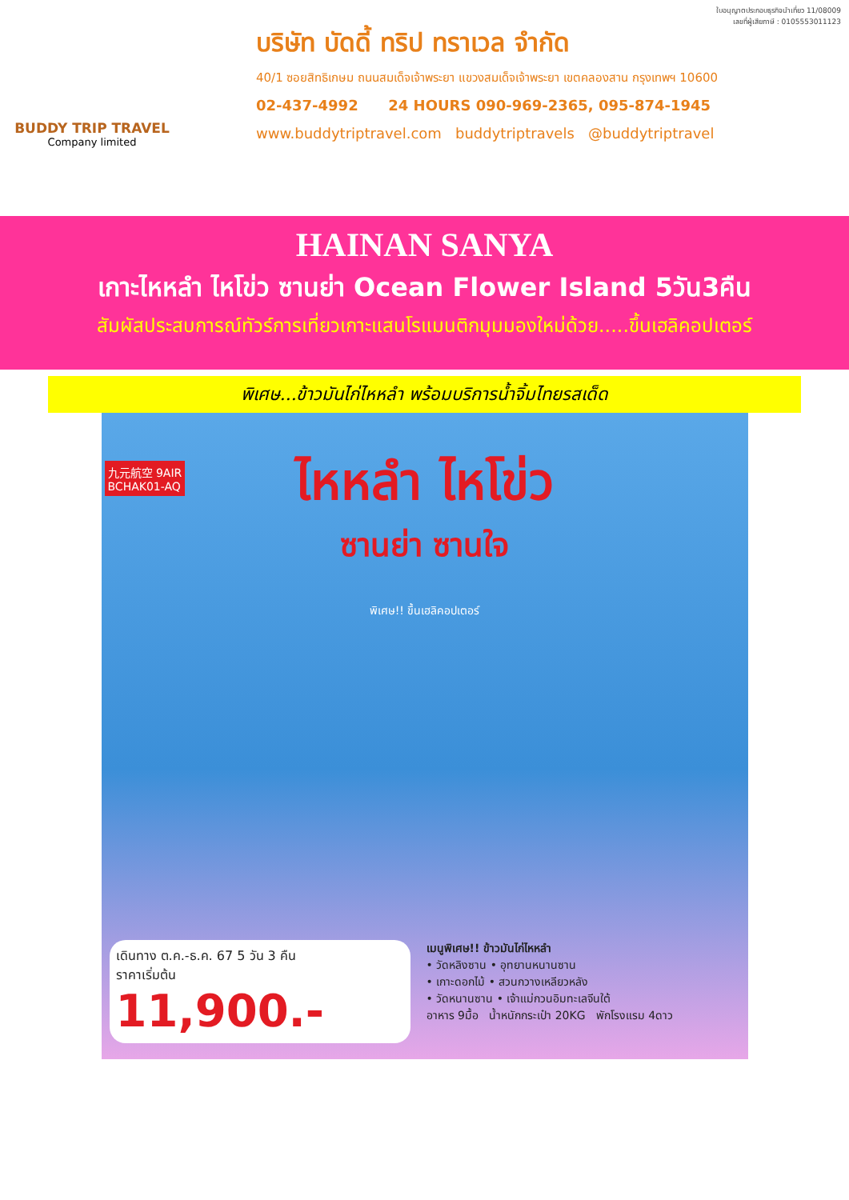BUDDY TRIP TRAVEL
Company limited
ใบอนุญาตประกอบธุรกิจนำเที่ยว 11/08009
เลขที่ผู้เสียภาษี : 0105553011123
บริษัท บัดดี้ ทริป ทราเวล จำกัด
40/1 ซอยสิทธิเกษม ถนนสมเด็จเจ้าพระยา แขวงสมเด็จเจ้าพระยา เขตคลองสาน กรุงเทพฯ 10600
02-437-4992 24 HOURS 090-969-2365, 095-874-1945
www.buddytriptravel.com buddytriptravels @buddytriptravel
HAINAN SANYA
เกาะไหหลำ ไหโข่ว ซานย่า Ocean Flower Island 5วัน3คืน
สัมผัสประสบการณ์ทัวร์การเที่ยวเกาะแสนโรแมนติกมุมมองใหม่ด้วย.....ขึ้นเฮลิคอปเตอร์
พิเศษ...ข้าวมันไก่ไหหลำ พร้อมบริการน้ำจิ้มไทยรสเด็ด
九元航空 9AIR
BCHAK01-AQ
ไหหลำ ไหโข่ว
ซานย่า ซานใจ
พิเศษ!! ขึ้นเฮลิคอปเตอร์
เดินทาง ต.ค.-ธ.ค. 67 5 วัน 3 คืน
ราคาเริ่มต้น
11,900.-
เมนูพิเศษ!! ข้าวมันไก่ไหหลำ
• วัดหลิงซาน • อุทยานหนานซาน
• เกาะดอกไม้ • สวนกวางเหลียวหลัง
• วัดหนานซาน • เจ้าแม่กวนอิมทะเลจีนใต้
อาหาร 9มื้อ น้ำหนักกระเป๋า 20KG พักโรงแรม 4ดาว